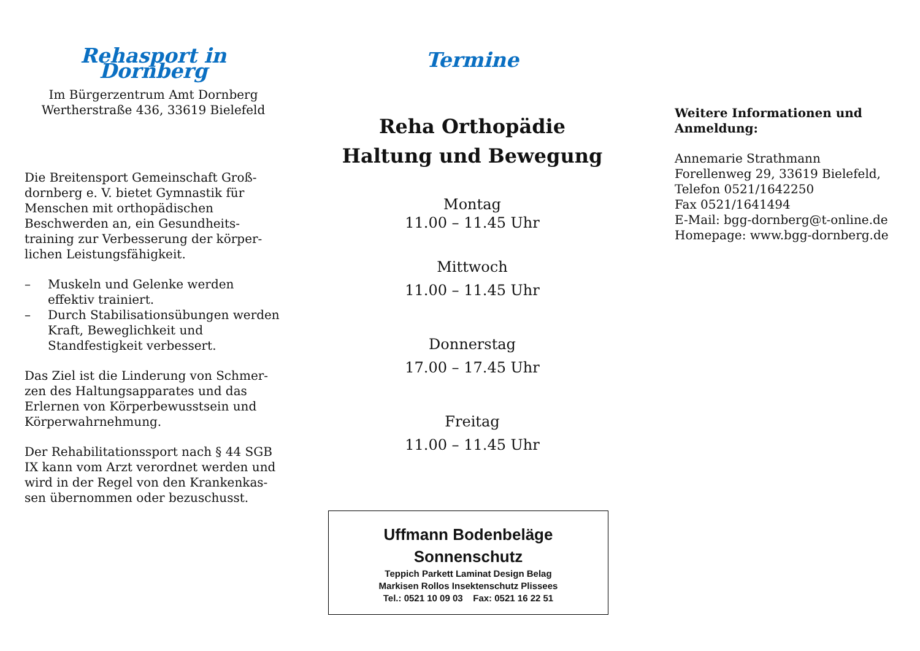Rehasport in Dornberg
Im Bürgerzentrum Amt Dornberg
Wertherstraße 436, 33619 Bielefeld
Die Breitensport Gemeinschaft Groß-dornberg e. V. bietet Gymnastik für Menschen mit orthopädischen Beschwerden an, ein Gesundheits-training zur Verbesserung der körper-lichen Leistungsfähigkeit.
– Muskeln und Gelenke werden effektiv trainiert.
– Durch Stabilisationsübungen werden Kraft, Beweglichkeit und Standfestigkeit verbessert.
Das Ziel ist die Linderung von Schmer-zen des Haltungsapparates und das Erlernen von Körperbewusstsein und Körperwahrnehmung.
Der Rehabilitationssport nach § 44 SGB IX kann vom Arzt verordnet werden und wird in der Regel von den Krankenkas-sen übernommen oder bezuschusst.
Termine
Reha Orthopädie
Haltung und Bewegung
Montag
11.00 – 11.45 Uhr
Mittwoch
11.00 – 11.45 Uhr
Donnerstag
17.00 – 17.45 Uhr
Freitag
11.00 – 11.45 Uhr
Uffmann Bodenbeläge Sonnenschutz
Teppich Parkett Laminat Design Belag
Markisen Rollos Insektenschutz Plissees
Tel.: 0521 10 09 03 Fax: 0521 16 22 51
Weitere Informationen und Anmeldung:
Annemarie Strathmann
Forellenweg 29, 33619 Bielefeld,
Telefon 0521/1642250
Fax 0521/1641494
E-Mail: bgg-dornberg@t-online.de
Homepage: www.bgg-dornberg.de